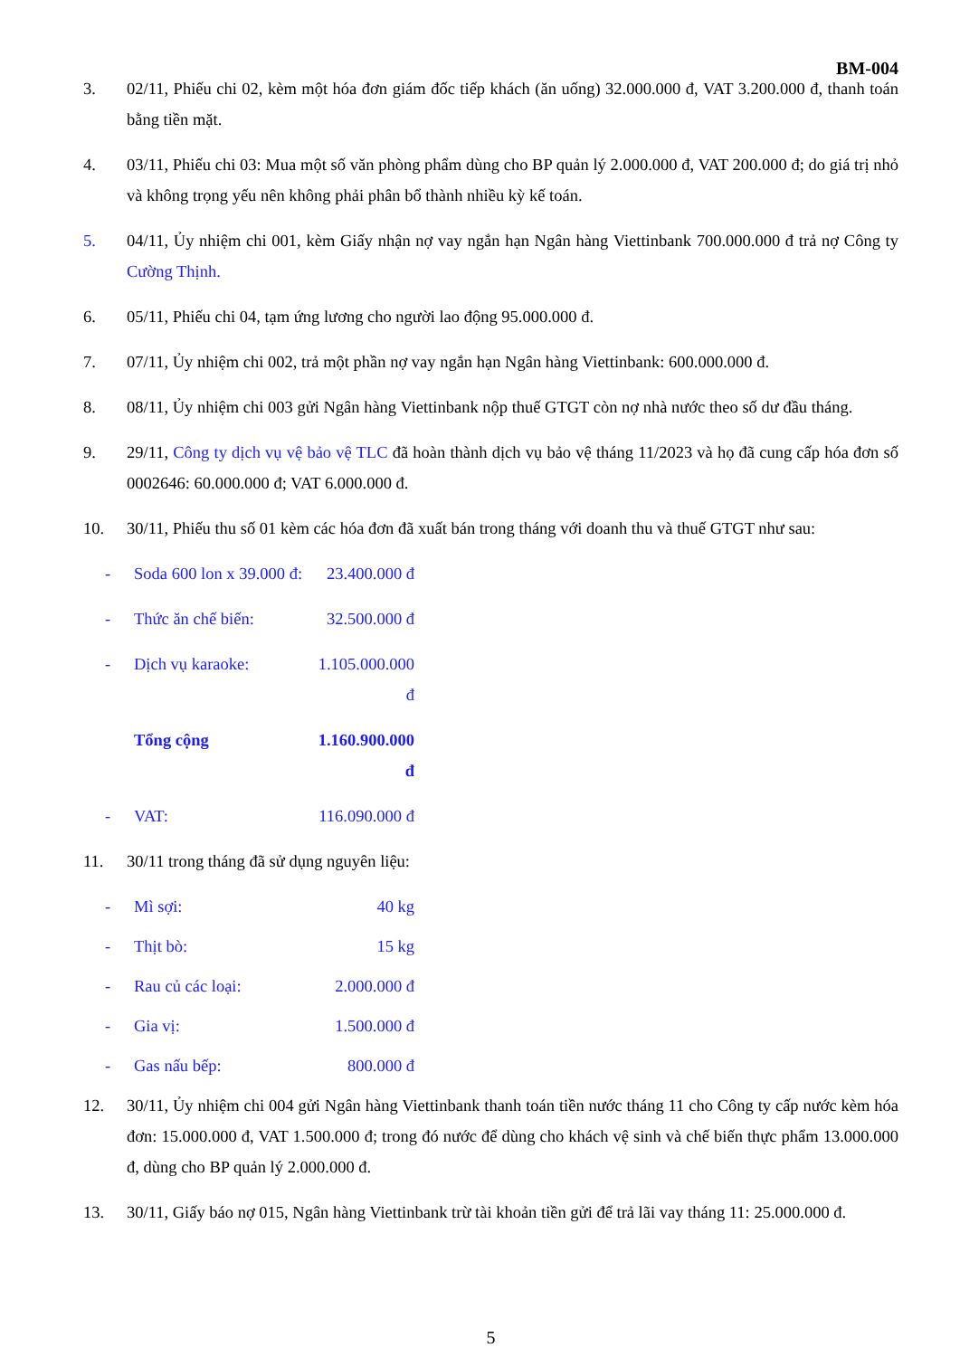BM-004
3. 02/11, Phiếu chi 02, kèm một hóa đơn giám đốc tiếp khách (ăn uống) 32.000.000 đ, VAT 3.200.000 đ, thanh toán bằng tiền mặt.
4. 03/11, Phiếu chi 03: Mua một số văn phòng phẩm dùng cho BP quản lý 2.000.000 đ, VAT 200.000 đ; do giá trị nhỏ và không trọng yếu nên không phải phân bổ thành nhiều kỳ kế toán.
5. 04/11, Ủy nhiệm chi 001, kèm Giấy nhận nợ vay ngắn hạn Ngân hàng Viettinbank 700.000.000 đ trả nợ Công ty Cường Thịnh.
6. 05/11, Phiếu chi 04, tạm ứng lương cho người lao động 95.000.000 đ.
7. 07/11, Ủy nhiệm chi 002, trả một phần nợ vay ngắn hạn Ngân hàng Viettinbank: 600.000.000 đ.
8. 08/11, Ủy nhiệm chi 003 gửi Ngân hàng Viettinbank nộp thuế GTGT còn nợ nhà nước theo số dư đầu tháng.
9. 29/11, Công ty dịch vụ vệ bảo vệ TLC đã hoàn thành dịch vụ bảo vệ tháng 11/2023 và họ đã cung cấp hóa đơn số 0002646: 60.000.000 đ; VAT 6.000.000 đ.
10. 30/11, Phiếu thu số 01 kèm các hóa đơn đã xuất bán trong tháng với doanh thu và thuế GTGT như sau:
- Soda 600 lon x 39.000 đ: 23.400.000 đ
- Thức ăn chế biến: 32.500.000 đ
- Dịch vụ karaoke: 1.105.000.000 đ
Tổng cộng 1.160.900.000 đ
- VAT: 116.090.000 đ
11. 30/11 trong tháng đã sử dụng nguyên liệu:
- Mì sợi: 40 kg
- Thịt bò: 15 kg
- Rau củ các loại: 2.000.000 đ
- Gia vị: 1.500.000 đ
- Gas nấu bếp: 800.000 đ
12. 30/11, Ủy nhiệm chi 004 gửi Ngân hàng Viettinbank thanh toán tiền nước tháng 11 cho Công ty cấp nước kèm hóa đơn: 15.000.000 đ, VAT 1.500.000 đ; trong đó nước để dùng cho khách vệ sinh và chế biến thực phẩm 13.000.000 đ, dùng cho BP quản lý 2.000.000 đ.
13. 30/11, Giấy báo nợ 015, Ngân hàng Viettinbank trừ tài khoản tiền gửi để trả lãi vay tháng 11: 25.000.000 đ.
5